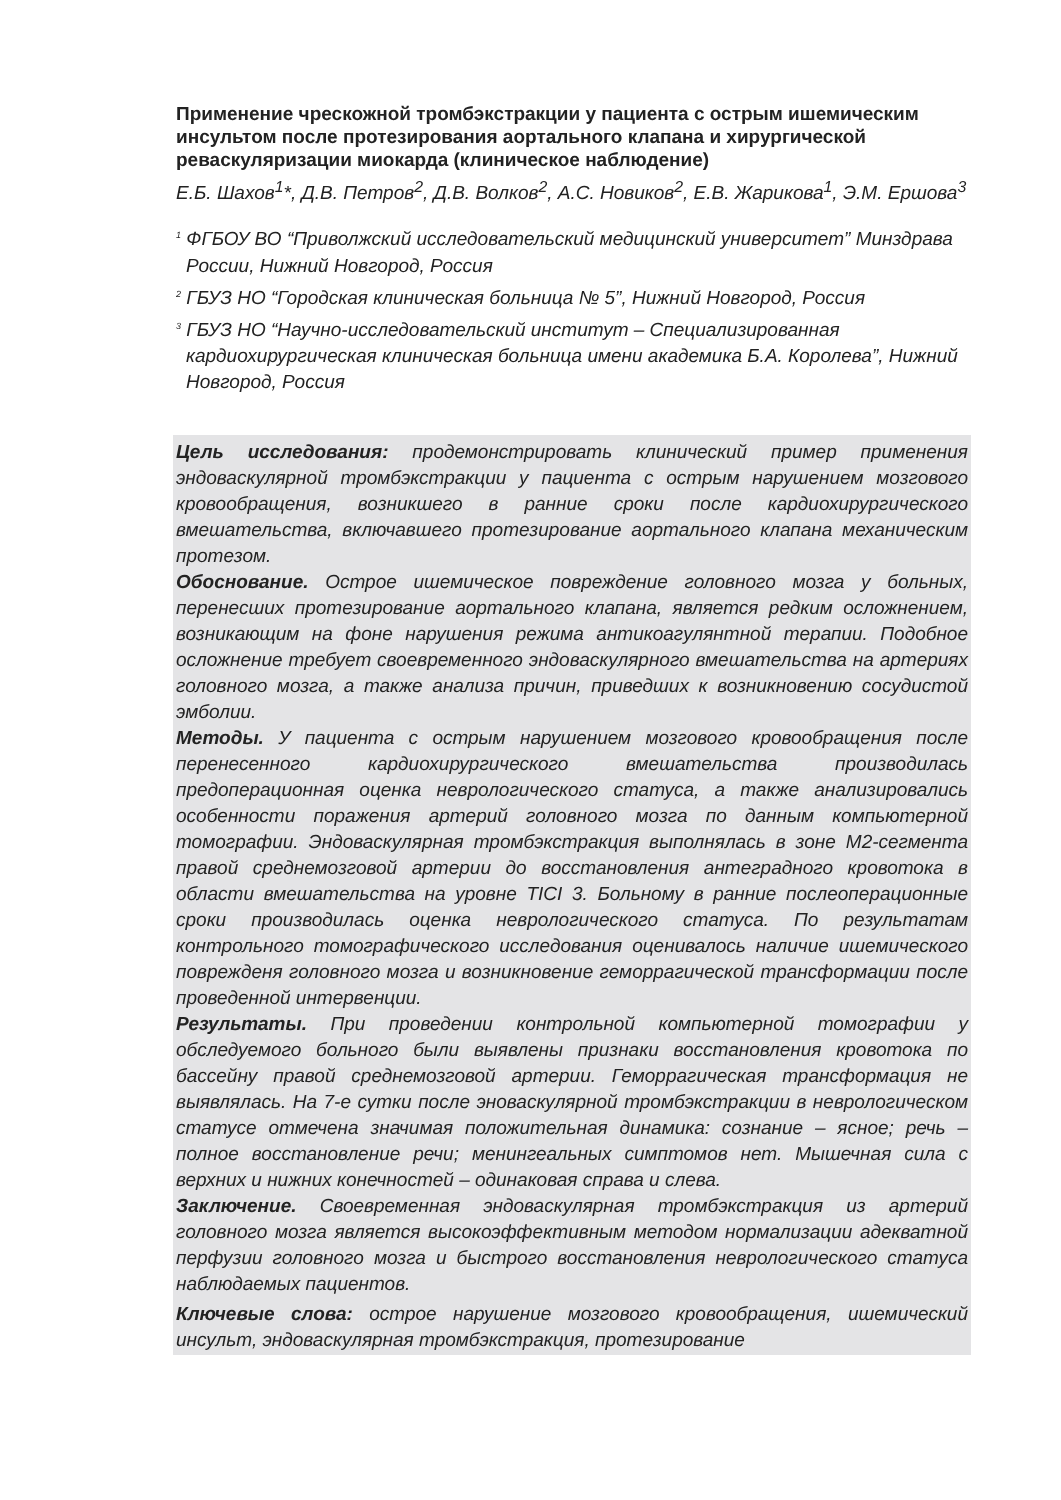Применение чрескожной тромбэкстракции у пациента с острым ишемическим инсультом после протезирования аортального клапана и хирургической реваскуляризации миокарда (клиническое наблюдение)
Е.Б. Шахов<sup>1</sup>*, Д.В. Петров<sup>2</sup>, Д.В. Волков<sup>2</sup>, А.С. Новиков<sup>2</sup>, Е.В. Жарикова<sup>1</sup>, Э.М. Ершова<sup>3</sup>
<sup>1</sup> ФГБОУ ВО “Приволжский исследовательский медицинский университет” Минздрава России, Нижний Новгород, Россия
<sup>2</sup> ГБУЗ НО “Городская клиническая больница № 5”, Нижний Новгород, Россия
<sup>3</sup> ГБУЗ НО “Научно-исследовательский институт – Специализированная кардиохирургическая клиническая больница имени академика Б.А. Королева”, Нижний Новгород, Россия
Цель исследования: продемонстрировать клинический пример применения эндоваскулярной тромбэкстракции у пациента с острым нарушением мозгового кровообращения, возникшего в ранние сроки после кардиохирургического вмешательства, включавшего протезирование аортального клапана механическим протезом.
Обоснование. Острое ишемическое повреждение головного мозга у больных, перенесших протезирование аортального клапана, является редким осложнением, возникающим на фоне нарушения режима антикоагулянтной терапии. Подобное осложнение требует своевременного эндоваскулярного вмешательства на артериях головного мозга, а также анализа причин, приведших к возникновению сосудистой эмболии.
Методы. У пациента с острым нарушением мозгового кровообращения после перенесенного кардиохирургического вмешательства производилась предоперационная оценка неврологического статуса, а также анализировались особенности поражения артерий головного мозга по данным компьютерной томографии. Эндоваскулярная тромбэкстракция выполнялась в зоне М2-сегмента правой среднемозговой артерии до восстановления антеградного кровотока в области вмешательства на уровне TICI 3. Больному в ранние послеоперационные сроки производилась оценка неврологического статуса. По результатам контрольного томографического исследования оценивалось наличие ишемического поврежденя головного мозга и возникновение геморрагической трансформации после проведенной интервенции.
Результаты. При проведении контрольной компьютерной томографии у обследуемого больного были выявлены признаки восстановления кровотока по бассейну правой среднемозговой артерии. Геморрагическая трансформация не выявлялась. На 7-е сутки после эноваскулярной тромбэкстракции в неврологическом статусе отмечена значимая положительная динамика: сознание – ясное; речь – полное восстановление речи; менингеальных симптомов нет. Мышечная сила с верхних и нижних конечностей – одинаковая справа и слева.
Заключение. Своевременная эндоваскулярная тромбэкстракция из артерий головного мозга является высокоэффективным методом нормализации адекватной перфузии головного мозга и быстрого восстановления неврологического статуса наблюдаемых пациентов.
Ключевые слова: острое нарушение мозгового кровообращения, ишемический инсульт, эндоваскулярная тромбэкстракция, протезирование